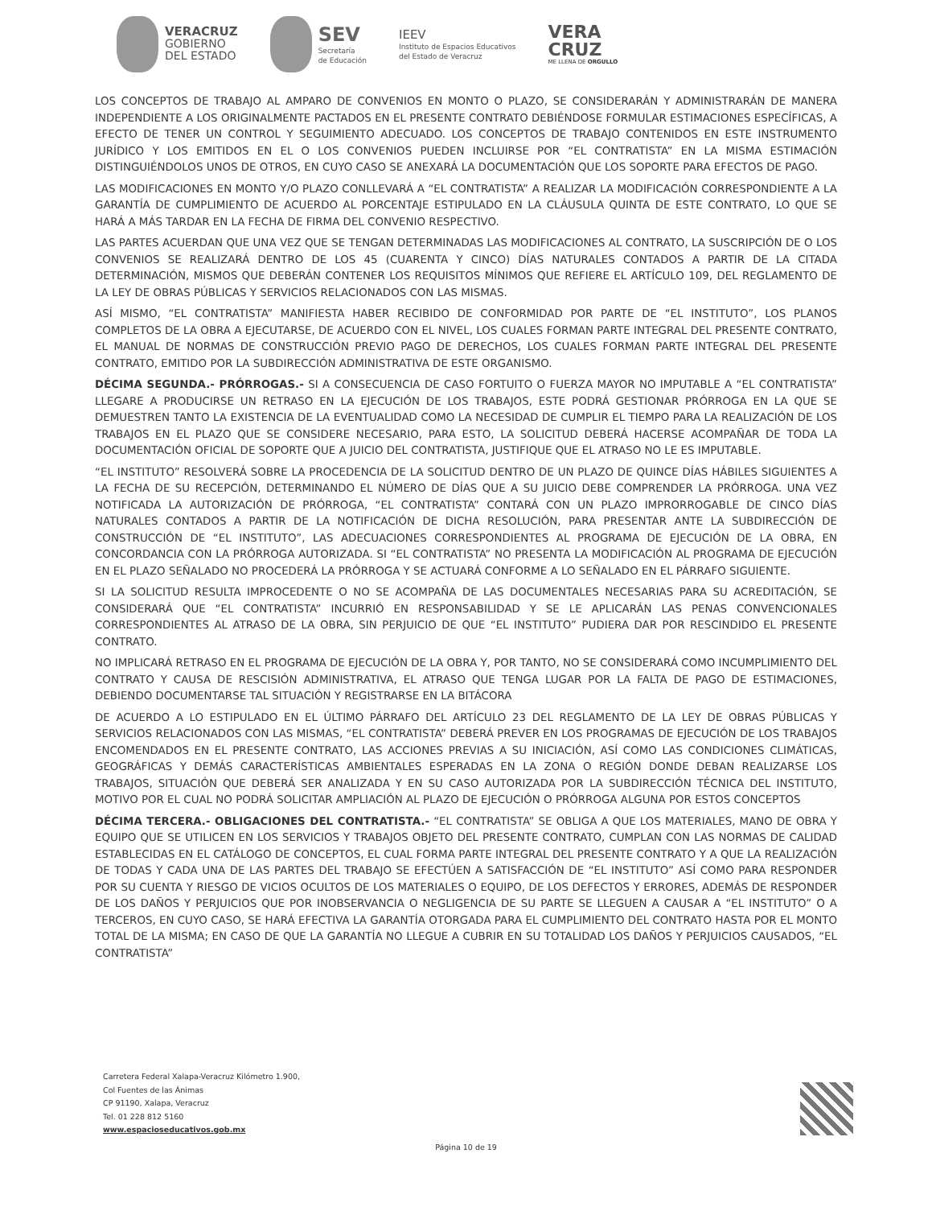VERACRUZ
GOBIERNO
DEL ESTADO
SEV
Secretaría
de Educación
IEEV
Instituto de Espacios Educativos
del Estado de Veracruz
VERA
CRUZ
ME LLENA DE ORGULLO
LOS CONCEPTOS DE TRABAJO AL AMPARO DE CONVENIOS EN MONTO O PLAZO, SE CONSIDERARÁN Y ADMINISTRARÁN DE MANERA INDEPENDIENTE A LOS ORIGINALMENTE PACTADOS EN EL PRESENTE CONTRATO DEBIÉNDOSE FORMULAR ESTIMACIONES ESPECÍFICAS, A EFECTO DE TENER UN CONTROL Y SEGUIMIENTO ADECUADO. LOS CONCEPTOS DE TRABAJO CONTENIDOS EN ESTE INSTRUMENTO JURÍDICO Y LOS EMITIDOS EN EL O LOS CONVENIOS PUEDEN INCLUIRSE POR “EL CONTRATISTA” EN LA MISMA ESTIMACIÓN DISTINGUIÉNDOLOS UNOS DE OTROS, EN CUYO CASO SE ANEXARÁ LA DOCUMENTACIÓN QUE LOS SOPORTE PARA EFECTOS DE PAGO.
LAS MODIFICACIONES EN MONTO Y/O PLAZO CONLLEVARÁ A “EL CONTRATISTA” A REALIZAR LA MODIFICACIÓN CORRESPONDIENTE A LA GARANTÍA DE CUMPLIMIENTO DE ACUERDO AL PORCENTAJE ESTIPULADO EN LA CLÁUSULA QUINTA DE ESTE CONTRATO, LO QUE SE HARÁ A MÁS TARDAR EN LA FECHA DE FIRMA DEL CONVENIO RESPECTIVO.
LAS PARTES ACUERDAN QUE UNA VEZ QUE SE TENGAN DETERMINADAS LAS MODIFICACIONES AL CONTRATO, LA SUSCRIPCIÓN DE O LOS CONVENIOS SE REALIZARÁ DENTRO DE LOS 45 (CUARENTA Y CINCO) DÍAS NATURALES CONTADOS A PARTIR DE LA CITADA DETERMINACIÓN, MISMOS QUE DEBERÁN CONTENER LOS REQUISITOS MÍNIMOS QUE REFIERE EL ARTÍCULO 109, DEL REGLAMENTO DE LA LEY DE OBRAS PÚBLICAS Y SERVICIOS RELACIONADOS CON LAS MISMAS.
ASÍ MISMO, “EL CONTRATISTA” MANIFIESTA HABER RECIBIDO DE CONFORMIDAD POR PARTE DE “EL INSTITUTO”, LOS PLANOS COMPLETOS DE LA OBRA A EJECUTARSE, DE ACUERDO CON EL NIVEL, LOS CUALES FORMAN PARTE INTEGRAL DEL PRESENTE CONTRATO, EL MANUAL DE NORMAS DE CONSTRUCCIÓN PREVIO PAGO DE DERECHOS, LOS CUALES FORMAN PARTE INTEGRAL DEL PRESENTE CONTRATO, EMITIDO POR LA SUBDIRECCIÓN ADMINISTRATIVA DE ESTE ORGANISMO.
DÉCIMA SEGUNDA.- PRÓRROGAS.- SI A CONSECUENCIA DE CASO FORTUITO O FUERZA MAYOR NO IMPUTABLE A “EL CONTRATISTA” LLEGARE A PRODUCIRSE UN RETRASO EN LA EJECUCIÓN DE LOS TRABAJOS, ESTE PODRÁ GESTIONAR PRÓRROGA EN LA QUE SE DEMUESTREN TANTO LA EXISTENCIA DE LA EVENTUALIDAD COMO LA NECESIDAD DE CUMPLIR EL TIEMPO PARA LA REALIZACIÓN DE LOS TRABAJOS EN EL PLAZO QUE SE CONSIDERE NECESARIO, PARA ESTO, LA SOLICITUD DEBERÁ HACERSE ACOMPAÑAR DE TODA LA DOCUMENTACIÓN OFICIAL DE SOPORTE QUE A JUICIO DEL CONTRATISTA, JUSTIFIQUE QUE EL ATRASO NO LE ES IMPUTABLE.
“EL INSTITUTO” RESOLVERÁ SOBRE LA PROCEDENCIA DE LA SOLICITUD DENTRO DE UN PLAZO DE QUINCE DÍAS HÁBILES SIGUIENTES A LA FECHA DE SU RECEPCIÓN, DETERMINANDO EL NÚMERO DE DÍAS QUE A SU JUICIO DEBE COMPRENDER LA PRÓRROGA. UNA VEZ NOTIFICADA LA AUTORIZACIÓN DE PRÓRROGA, “EL CONTRATISTA” CONTARÁ CON UN PLAZO IMPRORROGABLE DE CINCO DÍAS NATURALES CONTADOS A PARTIR DE LA NOTIFICACIÓN DE DICHA RESOLUCIÓN, PARA PRESENTAR ANTE LA SUBDIRECCIÓN DE CONSTRUCCIÓN DE “EL INSTITUTO”, LAS ADECUACIONES CORRESPONDIENTES AL PROGRAMA DE EJECUCIÓN DE LA OBRA, EN CONCORDANCIA CON LA PRÓRROGA AUTORIZADA. SI “EL CONTRATISTA” NO PRESENTA LA MODIFICACIÓN AL PROGRAMA DE EJECUCIÓN EN EL PLAZO SEÑALADO NO PROCEDERÁ LA PRÓRROGA Y SE ACTUARÁ CONFORME A LO SEÑALADO EN EL PÁRRAFO SIGUIENTE.
SI LA SOLICITUD RESULTA IMPROCEDENTE O NO SE ACOMPAÑA DE LAS DOCUMENTALES NECESARIAS PARA SU ACREDITACIÓN, SE CONSIDERARÁ QUE “EL CONTRATISTA” INCURRIÓ EN RESPONSABILIDAD Y SE LE APLICARÁN LAS PENAS CONVENCIONALES CORRESPONDIENTES AL ATRASO DE LA OBRA, SIN PERJUICIO DE QUE “EL INSTITUTO” PUDIERA DAR POR RESCINDIDO EL PRESENTE CONTRATO.
NO IMPLICARÁ RETRASO EN EL PROGRAMA DE EJECUCIÓN DE LA OBRA Y, POR TANTO, NO SE CONSIDERARÁ COMO INCUMPLIMIENTO DEL CONTRATO Y CAUSA DE RESCISIÓN ADMINISTRATIVA, EL ATRASO QUE TENGA LUGAR POR LA FALTA DE PAGO DE ESTIMACIONES, DEBIENDO DOCUMENTARSE TAL SITUACIÓN Y REGISTRARSE EN LA BITÁCORA
DE ACUERDO A LO ESTIPULADO EN EL ÚLTIMO PÁRRAFO DEL ARTÍCULO 23 DEL REGLAMENTO DE LA LEY DE OBRAS PÚBLICAS Y SERVICIOS RELACIONADOS CON LAS MISMAS, “EL CONTRATISTA” DEBERÁ PREVER EN LOS PROGRAMAS DE EJECUCIÓN DE LOS TRABAJOS ENCOMENDADOS EN EL PRESENTE CONTRATO, LAS ACCIONES PREVIAS A SU INICIACIÓN, ASÍ COMO LAS CONDICIONES CLIMÁTICAS, GEOGRÁFICAS Y DEMÁS CARACTERÍSTICAS AMBIENTALES ESPERADAS EN LA ZONA O REGIÓN DONDE DEBAN REALIZARSE LOS TRABAJOS, SITUACIÓN QUE DEBERÁ SER ANALIZADA Y EN SU CASO AUTORIZADA POR LA SUBDIRECCIÓN TÉCNICA DEL INSTITUTO, MOTIVO POR EL CUAL NO PODRÁ SOLICITAR AMPLIACIÓN AL PLAZO DE EJECUCIÓN O PRÓRROGA ALGUNA POR ESTOS CONCEPTOS
DÉCIMA TERCERA.- OBLIGACIONES DEL CONTRATISTA.- “EL CONTRATISTA” SE OBLIGA A QUE LOS MATERIALES, MANO DE OBRA Y EQUIPO QUE SE UTILICEN EN LOS SERVICIOS Y TRABAJOS OBJETO DEL PRESENTE CONTRATO, CUMPLAN CON LAS NORMAS DE CALIDAD ESTABLECIDAS EN EL CATÁLOGO DE CONCEPTOS, EL CUAL FORMA PARTE INTEGRAL DEL PRESENTE CONTRATO Y A QUE LA REALIZACIÓN DE TODAS Y CADA UNA DE LAS PARTES DEL TRABAJO SE EFECTÚEN A SATISFACCIÓN DE “EL INSTITUTO” ASÍ COMO PARA RESPONDER POR SU CUENTA Y RIESGO DE VICIOS OCULTOS DE LOS MATERIALES O EQUIPO, DE LOS DEFECTOS Y ERRORES, ADEMÁS DE RESPONDER DE LOS DAÑOS Y PERJUICIOS QUE POR INOBSERVANCIA O NEGLIGENCIA DE SU PARTE SE LLEGUEN A CAUSAR A “EL INSTITUTO” O A TERCEROS, EN CUYO CASO, SE HARÁ EFECTIVA LA GARANTÍA OTORGADA PARA EL CUMPLIMIENTO DEL CONTRATO HASTA POR EL MONTO TOTAL DE LA MISMA; EN CASO DE QUE LA GARANTÍA NO LLEGUE A CUBRIR EN SU TOTALIDAD LOS DAÑOS Y PERJUICIOS CAUSADOS, “EL CONTRATISTA”
Carretera Federal Xalapa-Veracruz Kilómetro 1.900,
Col Fuentes de las Ánimas
CP 91190, Xalapa, Veracruz
Tel. 01 228 812 5160
www.espacioseducativos.gob.mx
Página 10 de 19